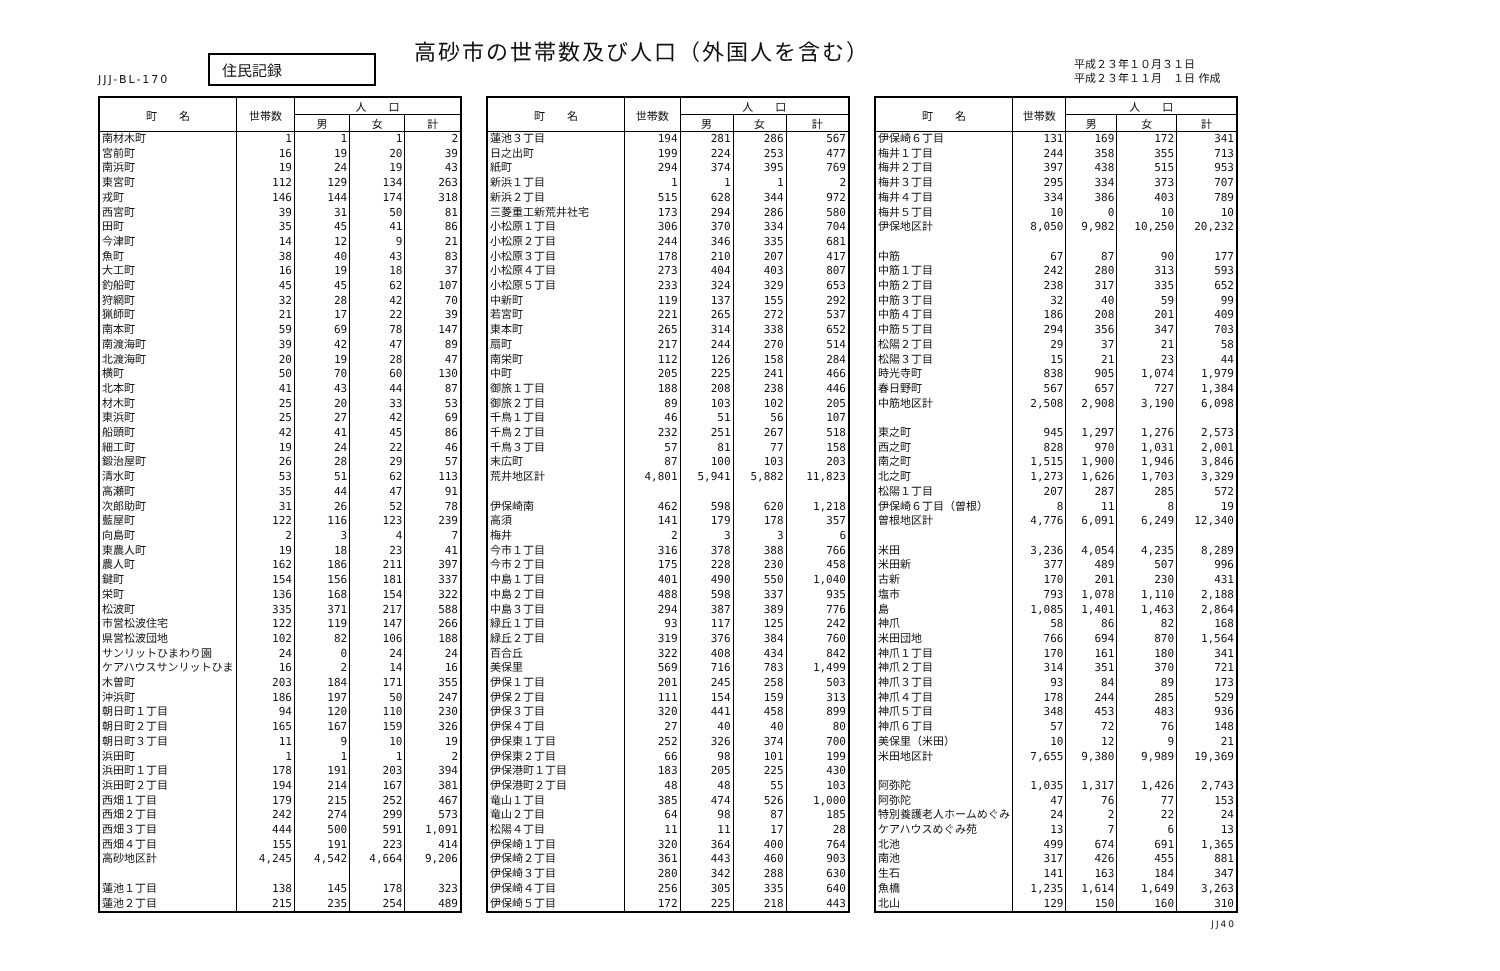JJJ-BL-170
住民記録
高砂市の世帯数及び人口（外国人を含む）
平成２３年１０月３１日
平成２３年１１月　１日 作成
| 町 名 | 世帯数 | 人 口 | | |
| --- | --- | --- | --- | --- |
| | | 男 | 女 | 計 |
| 南材木町 | 1 | 1 | 1 | 2 |
| 宮前町 | 16 | 19 | 20 | 39 |
| 南浜町 | 19 | 24 | 19 | 43 |
| 東宮町 | 112 | 129 | 134 | 263 |
| 戎町 | 146 | 144 | 174 | 318 |
| 西宮町 | 39 | 31 | 50 | 81 |
| 田町 | 35 | 45 | 41 | 86 |
| 今津町 | 14 | 12 | 9 | 21 |
| 魚町 | 38 | 40 | 43 | 83 |
| 大工町 | 16 | 19 | 18 | 37 |
| 釣船町 | 45 | 45 | 62 | 107 |
| 狩網町 | 32 | 28 | 42 | 70 |
| 猟師町 | 21 | 17 | 22 | 39 |
| 南本町 | 59 | 69 | 78 | 147 |
| 南渡海町 | 39 | 42 | 47 | 89 |
| 北渡海町 | 20 | 19 | 28 | 47 |
| 横町 | 50 | 70 | 60 | 130 |
| 北本町 | 41 | 43 | 44 | 87 |
| 材木町 | 25 | 20 | 33 | 53 |
| 東浜町 | 25 | 27 | 42 | 69 |
| 船頭町 | 42 | 41 | 45 | 86 |
| 細工町 | 19 | 24 | 22 | 46 |
| 鍛治屋町 | 26 | 28 | 29 | 57 |
| 清水町 | 53 | 51 | 62 | 113 |
| 高瀬町 | 35 | 44 | 47 | 91 |
| 次郎助町 | 31 | 26 | 52 | 78 |
| 藍屋町 | 122 | 116 | 123 | 239 |
| 向島町 | 2 | 3 | 4 | 7 |
| 東農人町 | 19 | 18 | 23 | 41 |
| 農人町 | 162 | 186 | 211 | 397 |
| 鍵町 | 154 | 156 | 181 | 337 |
| 栄町 | 136 | 168 | 154 | 322 |
| 松波町 | 335 | 371 | 217 | 588 |
| 市営松波住宅 | 122 | 119 | 147 | 266 |
| 県営松波団地 | 102 | 82 | 106 | 188 |
| サンリットひまわり園 | 24 | 0 | 24 | 24 |
| ケアハウスサンリットひま | 16 | 2 | 14 | 16 |
| 木曽町 | 203 | 184 | 171 | 355 |
| 沖浜町 | 186 | 197 | 50 | 247 |
| 朝日町１丁目 | 94 | 120 | 110 | 230 |
| 朝日町２丁目 | 165 | 167 | 159 | 326 |
| 朝日町３丁目 | 11 | 9 | 10 | 19 |
| 浜田町 | 1 | 1 | 1 | 2 |
| 浜田町１丁目 | 178 | 191 | 203 | 394 |
| 浜田町２丁目 | 194 | 214 | 167 | 381 |
| 西畑１丁目 | 179 | 215 | 252 | 467 |
| 西畑２丁目 | 242 | 274 | 299 | 573 |
| 西畑３丁目 | 444 | 500 | 591 | 1,091 |
| 西畑４丁目 | 155 | 191 | 223 | 414 |
| 高砂地区計 | 4,245 | 4,542 | 4,664 | 9,206 |
| 蓮池１丁目 | 138 | 145 | 178 | 323 |
| 蓮池２丁目 | 215 | 235 | 254 | 489 |
| 町 名 | 世帯数 | 人 口 | | |
| --- | --- | --- | --- | --- |
| | | 男 | 女 | 計 |
| 蓮池３丁目 | 194 | 281 | 286 | 567 |
| 日之出町 | 199 | 224 | 253 | 477 |
| 紙町 | 294 | 374 | 395 | 769 |
| 新浜１丁目 | 1 | 1 | 1 | 2 |
| 新浜２丁目 | 515 | 628 | 344 | 972 |
| 三菱重工新荒井社宅 | 173 | 294 | 286 | 580 |
| 小松原１丁目 | 306 | 370 | 334 | 704 |
| 小松原２丁目 | 244 | 346 | 335 | 681 |
| 小松原３丁目 | 178 | 210 | 207 | 417 |
| 小松原４丁目 | 273 | 404 | 403 | 807 |
| 小松原５丁目 | 233 | 324 | 329 | 653 |
| 中新町 | 119 | 137 | 155 | 292 |
| 若宮町 | 221 | 265 | 272 | 537 |
| 東本町 | 265 | 314 | 338 | 652 |
| 扇町 | 217 | 244 | 270 | 514 |
| 南栄町 | 112 | 126 | 158 | 284 |
| 中町 | 205 | 225 | 241 | 466 |
| 御旅１丁目 | 188 | 208 | 238 | 446 |
| 御旅２丁目 | 89 | 103 | 102 | 205 |
| 千鳥１丁目 | 46 | 51 | 56 | 107 |
| 千鳥２丁目 | 232 | 251 | 267 | 518 |
| 千鳥３丁目 | 57 | 81 | 77 | 158 |
| 末広町 | 87 | 100 | 103 | 203 |
| 荒井地区計 | 4,801 | 5,941 | 5,882 | 11,823 |
| 伊保崎南 | 462 | 598 | 620 | 1,218 |
| 高須 | 141 | 179 | 178 | 357 |
| 梅井 | 2 | 3 | 3 | 6 |
| 今市１丁目 | 316 | 378 | 388 | 766 |
| 今市２丁目 | 175 | 228 | 230 | 458 |
| 中島１丁目 | 401 | 490 | 550 | 1,040 |
| 中島２丁目 | 488 | 598 | 337 | 935 |
| 中島３丁目 | 294 | 387 | 389 | 776 |
| 緑丘１丁目 | 93 | 117 | 125 | 242 |
| 緑丘２丁目 | 319 | 376 | 384 | 760 |
| 百合丘 | 322 | 408 | 434 | 842 |
| 美保里 | 569 | 716 | 783 | 1,499 |
| 伊保１丁目 | 201 | 245 | 258 | 503 |
| 伊保２丁目 | 111 | 154 | 159 | 313 |
| 伊保３丁目 | 320 | 441 | 458 | 899 |
| 伊保４丁目 | 27 | 40 | 40 | 80 |
| 伊保東１丁目 | 252 | 326 | 374 | 700 |
| 伊保東２丁目 | 66 | 98 | 101 | 199 |
| 伊保港町１丁目 | 183 | 205 | 225 | 430 |
| 伊保港町２丁目 | 48 | 48 | 55 | 103 |
| 竜山１丁目 | 385 | 474 | 526 | 1,000 |
| 竜山２丁目 | 64 | 98 | 87 | 185 |
| 松陽４丁目 | 11 | 11 | 17 | 28 |
| 伊保崎１丁目 | 320 | 364 | 400 | 764 |
| 伊保崎２丁目 | 361 | 443 | 460 | 903 |
| 伊保崎３丁目 | 280 | 342 | 288 | 630 |
| 伊保崎４丁目 | 256 | 305 | 335 | 640 |
| 伊保崎５丁目 | 172 | 225 | 218 | 443 |
| 町 名 | 世帯数 | 人 口 | | |
| --- | --- | --- | --- | --- |
| | | 男 | 女 | 計 |
| 伊保崎６丁目 | 131 | 169 | 172 | 341 |
| 梅井１丁目 | 244 | 358 | 355 | 713 |
| 梅井２丁目 | 397 | 438 | 515 | 953 |
| 梅井３丁目 | 295 | 334 | 373 | 707 |
| 梅井４丁目 | 334 | 386 | 403 | 789 |
| 梅井５丁目 | 10 | 0 | 10 | 10 |
| 伊保地区計 | 8,050 | 9,982 | 10,250 | 20,232 |
| 中筋 | 67 | 87 | 90 | 177 |
| 中筋１丁目 | 242 | 280 | 313 | 593 |
| 中筋２丁目 | 238 | 317 | 335 | 652 |
| 中筋３丁目 | 32 | 40 | 59 | 99 |
| 中筋４丁目 | 186 | 208 | 201 | 409 |
| 中筋５丁目 | 294 | 356 | 347 | 703 |
| 松陽２丁目 | 29 | 37 | 21 | 58 |
| 松陽３丁目 | 15 | 21 | 23 | 44 |
| 時光寺町 | 838 | 905 | 1,074 | 1,979 |
| 春日野町 | 567 | 657 | 727 | 1,384 |
| 中筋地区計 | 2,508 | 2,908 | 3,190 | 6,098 |
| 東之町 | 945 | 1,297 | 1,276 | 2,573 |
| 西之町 | 828 | 970 | 1,031 | 2,001 |
| 南之町 | 1,515 | 1,900 | 1,946 | 3,846 |
| 北之町 | 1,273 | 1,626 | 1,703 | 3,329 |
| 松陽１丁目 | 207 | 287 | 285 | 572 |
| 伊保崎６丁目（曽根） | 8 | 11 | 8 | 19 |
| 曽根地区計 | 4,776 | 6,091 | 6,249 | 12,340 |
| 米田 | 3,236 | 4,054 | 4,235 | 8,289 |
| 米田新 | 377 | 489 | 507 | 996 |
| 古新 | 170 | 201 | 230 | 431 |
| 塩市 | 793 | 1,078 | 1,110 | 2,188 |
| 島 | 1,085 | 1,401 | 1,463 | 2,864 |
| 神爪 | 58 | 86 | 82 | 168 |
| 米田団地 | 766 | 694 | 870 | 1,564 |
| 神爪１丁目 | 170 | 161 | 180 | 341 |
| 神爪２丁目 | 314 | 351 | 370 | 721 |
| 神爪３丁目 | 93 | 84 | 89 | 173 |
| 神爪４丁目 | 178 | 244 | 285 | 529 |
| 神爪５丁目 | 348 | 453 | 483 | 936 |
| 神爪６丁目 | 57 | 72 | 76 | 148 |
| 美保里（米田） | 10 | 12 | 9 | 21 |
| 米田地区計 | 7,655 | 9,380 | 9,989 | 19,369 |
| 阿弥陀 | 1,035 | 1,317 | 1,426 | 2,743 |
| 阿弥陀 | 47 | 76 | 77 | 153 |
| 特別養護老人ホームめぐみ | 24 | 2 | 22 | 24 |
| ケアハウスめぐみ苑 | 13 | 7 | 6 | 13 |
| 北池 | 499 | 674 | 691 | 1,365 |
| 南池 | 317 | 426 | 455 | 881 |
| 生石 | 141 | 163 | 184 | 347 |
| 魚橋 | 1,235 | 1,614 | 1,649 | 3,263 |
| 北山 | 129 | 150 | 160 | 310 |
JJ40